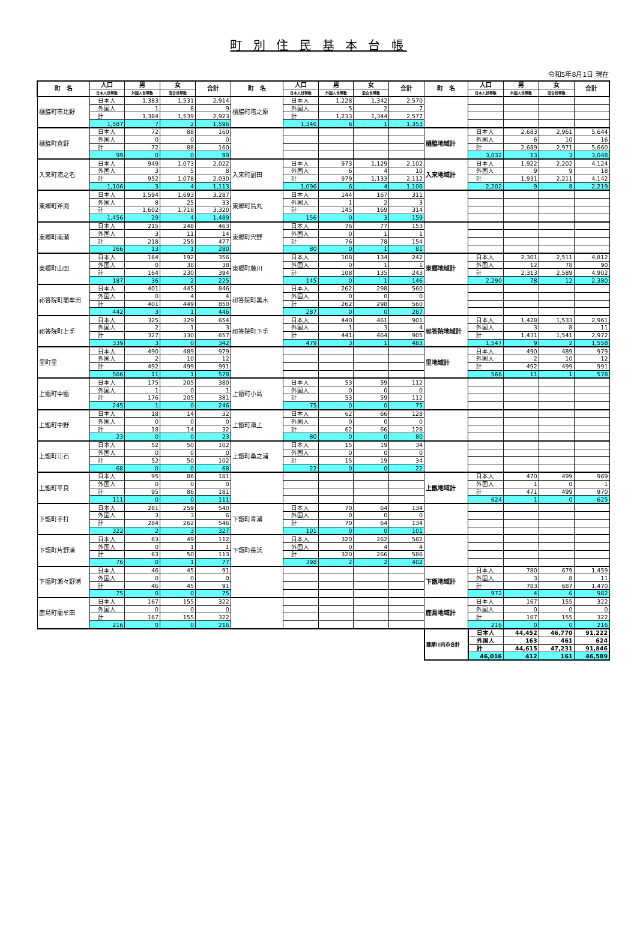町 別 住 民 基 本 台 帳
令和5年8月1日 現在
| 町 名 | 人口 | 男 | 女 | 合計 | 町 名 | 人口 | 男 | 女 | 合計 | 町 名 | 人口 | 男 | 女 | 合計 |
| --- | --- | --- | --- | --- | --- | --- | --- | --- | --- | --- | --- | --- | --- | --- |
| | 日本人世帯数 | 外国人世帯数 | 混合世帯数 | | | 日本人世帯数 | 外国人世帯数 | 混合世帯数 | | | 日本人世帯数 | 外国人世帯数 | 混合世帯数 | |
| 樋脇町市比野 | 日本人 | 1,383 | 1,531 | 2,914 | 樋脇町塔之原 | 日本人 | 1,228 | 1,342 | 2,570 | | | | | |
| | 外国人 | 1 | 8 | 9 | | 外国人 | 5 | 2 | 7 | | | | | |
| | 計 | 1,384 | 1,539 | 2,923 | | 計 | 1,233 | 1,344 | 2,577 | | | | | |
| | 1,587 | 7 | 2 | 1,596 | | 1,346 | 6 | 1 | 1,353 | | | | | |
| 樋脇町倉野 | 日本人 | 72 | 88 | 160 | | | | | | 樋脇地域計 | 日本人 | 2,683 | 2,961 | 5,644 |
| | 外国人 | 0 | 0 | 0 | | | | | | | 外国人 | 6 | 10 | 16 |
| | 計 | 72 | 88 | 160 | | | | | | | 計 | 2,689 | 2,971 | 5,660 |
| | 99 | 0 | 0 | 99 | | | | | | | 3,032 | 13 | 3 | 3,048 |
| 入来町浦之名 | 日本人 | 949 | 1,073 | 2,022 | 入来町副田 | 日本人 | 973 | 1,129 | 2,102 | 入来地域計 | 日本人 | 1,922 | 2,202 | 4,124 |
| | 外国人 | 3 | 5 | 8 | | 外国人 | 6 | 4 | 10 | | 外国人 | 9 | 9 | 18 |
| | 計 | 952 | 1,078 | 2,030 | | 計 | 979 | 1,133 | 2,112 | | 計 | 1,931 | 2,211 | 4,142 |
| | 1,106 | 3 | 4 | 1,113 | | 1,096 | 6 | 4 | 1,106 | | 2,202 | 9 | 8 | 2,219 |
| 東郷町斧渕 | 日本人 | 1,594 | 1,693 | 3,287 | 東郷町鳥丸 | 日本人 | 144 | 167 | 311 | | | | | |
| | 外国人 | 8 | 25 | 33 | | 外国人 | 1 | 2 | 3 | | | | | |
| | 計 | 1,602 | 1,718 | 3,320 | | 計 | 145 | 169 | 314 | | | | | |
| | 1,456 | 29 | 4 | 1,489 | | 156 | 0 | 3 | 159 | | | | | |
| 東郷町南瀬 | 日本人 | 215 | 248 | 463 | 東郷町宍野 | 日本人 | 76 | 77 | 153 | | | | | |
| | 外国人 | 3 | 11 | 14 | | 外国人 | 0 | 1 | 1 | | | | | |
| | 計 | 218 | 259 | 477 | | 計 | 76 | 78 | 154 | | | | | |
| | 266 | 13 | 1 | 280 | | 80 | 0 | 1 | 81 | | | | | |
| 東郷町山田 | 日本人 | 164 | 192 | 356 | 東郷町藤川 | 日本人 | 108 | 134 | 242 | 東郷地域計 | 日本人 | 2,301 | 2,511 | 4,812 |
| | 外国人 | 0 | 38 | 38 | | 外国人 | 0 | 1 | 1 | | 外国人 | 12 | 78 | 90 |
| | 計 | 164 | 230 | 394 | | 計 | 108 | 135 | 243 | | 計 | 2,313 | 2,589 | 4,902 |
| | 187 | 36 | 2 | 225 | | 145 | 0 | 1 | 146 | | 2,290 | 78 | 12 | 2,380 |
| 祁答院町藺牟田 | 日本人 | 401 | 445 | 846 | 祁答院町黒木 | 日本人 | 262 | 298 | 560 | | | | | |
| | 外国人 | 0 | 4 | 4 | | 外国人 | 0 | 0 | 0 | | | | | |
| | 計 | 401 | 449 | 850 | | 計 | 262 | 298 | 560 | | | | | |
| | 442 | 3 | 1 | 446 | | 287 | 0 | 0 | 287 | | | | | |
| 祁答院町上手 | 日本人 | 325 | 329 | 654 | 祁答院町下手 | 日本人 | 440 | 461 | 901 | 祁答院地域計 | 日本人 | 1,428 | 1,533 | 2,961 |
| | 外国人 | 2 | 1 | 3 | | 外国人 | 1 | 3 | 4 | | 外国人 | 3 | 8 | 11 |
| | 計 | 327 | 330 | 657 | | 計 | 441 | 464 | 905 | | 計 | 1,431 | 1,541 | 2,972 |
| | 339 | 3 | 0 | 342 | | 479 | 3 | 1 | 483 | | 1,547 | 9 | 2 | 1,558 |
| 里町里 | 日本人 | 490 | 489 | 979 | | | | | | 里地域計 | 日本人 | 490 | 489 | 979 |
| | 外国人 | 2 | 10 | 12 | | | | | | | 外国人 | 2 | 10 | 12 |
| | 計 | 492 | 499 | 991 | | | | | | | 計 | 492 | 499 | 991 |
| | 566 | 11 | 1 | 578 | | | | | | | 566 | 11 | 1 | 578 |
| 上甑町中甑 | 日本人 | 175 | 205 | 380 | 上甑町小島 | 日本人 | 53 | 59 | 112 | | | | | |
| | 外国人 | 1 | 0 | 1 | | 外国人 | 0 | 0 | 0 | | | | | |
| | 計 | 176 | 205 | 381 | | 計 | 53 | 59 | 112 | | | | | |
| | 245 | 1 | 0 | 246 | | 75 | 0 | 0 | 75 | | | | | |
| 上甑町中野 | 日本人 | 18 | 14 | 32 | 上甑町瀬上 | 日本人 | 62 | 66 | 128 | | | | | |
| | 外国人 | 0 | 0 | 0 | | 外国人 | 0 | 0 | 0 | | | | | |
| | 計 | 18 | 14 | 32 | | 計 | 62 | 66 | 128 | | | | | |
| | 23 | 0 | 0 | 23 | | 80 | 0 | 0 | 80 | | | | | |
| 上甑町江石 | 日本人 | 52 | 50 | 102 | 上甑町桑之浦 | 日本人 | 15 | 19 | 34 | | | | | |
| | 外国人 | 0 | 0 | 0 | | 外国人 | 0 | 0 | 0 | | | | | |
| | 計 | 52 | 50 | 102 | | 計 | 15 | 19 | 34 | | | | | |
| | 68 | 0 | 0 | 68 | | 22 | 0 | 0 | 22 | | | | | |
| 上甑町平良 | 日本人 | 95 | 86 | 181 | | | | | | 上甑地域計 | 日本人 | 470 | 499 | 969 |
| | 外国人 | 0 | 0 | 0 | | | | | | | 外国人 | 1 | 0 | 1 |
| | 計 | 95 | 86 | 181 | | | | | | | 計 | 471 | 499 | 970 |
| | 111 | 0 | 0 | 111 | | | | | | | 624 | 1 | 0 | 625 |
| 下甑町手打 | 日本人 | 281 | 259 | 540 | 下甑町青瀬 | 日本人 | 70 | 64 | 134 | | | | | |
| | 外国人 | 3 | 3 | 6 | | 外国人 | 0 | 0 | 0 | | | | | |
| | 計 | 284 | 262 | 546 | | 計 | 70 | 64 | 134 | | | | | |
| | 322 | 2 | 3 | 327 | | 101 | 0 | 0 | 101 | | | | | |
| 下甑町片野浦 | 日本人 | 63 | 49 | 112 | 下甑町長浜 | 日本人 | 320 | 262 | 582 | | | | | |
| | 外国人 | 0 | 1 | 1 | | 外国人 | 0 | 4 | 4 | | | | | |
| | 計 | 63 | 50 | 113 | | 計 | 320 | 266 | 586 | | | | | |
| | 76 | 0 | 1 | 77 | | 398 | 2 | 2 | 402 | | | | | |
| 下甑町瀬々野浦 | 日本人 | 46 | 45 | 91 | | | | | | 下甑地域計 | 日本人 | 780 | 679 | 1,459 |
| | 外国人 | 0 | 0 | 0 | | | | | | | 外国人 | 3 | 8 | 11 |
| | 計 | 46 | 45 | 91 | | | | | | | 計 | 783 | 687 | 1,470 |
| | 75 | 0 | 0 | 75 | | | | | | | 972 | 4 | 6 | 982 |
| 鹿島町藺牟田 | 日本人 | 167 | 155 | 322 | | | | | | 鹿島地域計 | 日本人 | 167 | 155 | 322 |
| | 外国人 | 0 | 0 | 0 | | | | | | | 外国人 | 0 | 0 | 0 |
| | 計 | 167 | 155 | 322 | | | | | | | 計 | 167 | 155 | 322 |
| | 216 | 0 | 0 | 216 | | | | | | | 216 | 0 | 0 | 216 |
| | | | | | | | | | | 薩摩川内市合計 | 日本人 | 44,452 | 46,770 | 91,222 |
| | | | | | | | | | | | 外国人 | 163 | 461 | 624 |
| | | | | | | | | | | | 計 | 44,615 | 47,231 | 91,846 |
| | | | | | | | | | | | 46,016 | 412 | 161 | 46,589 |